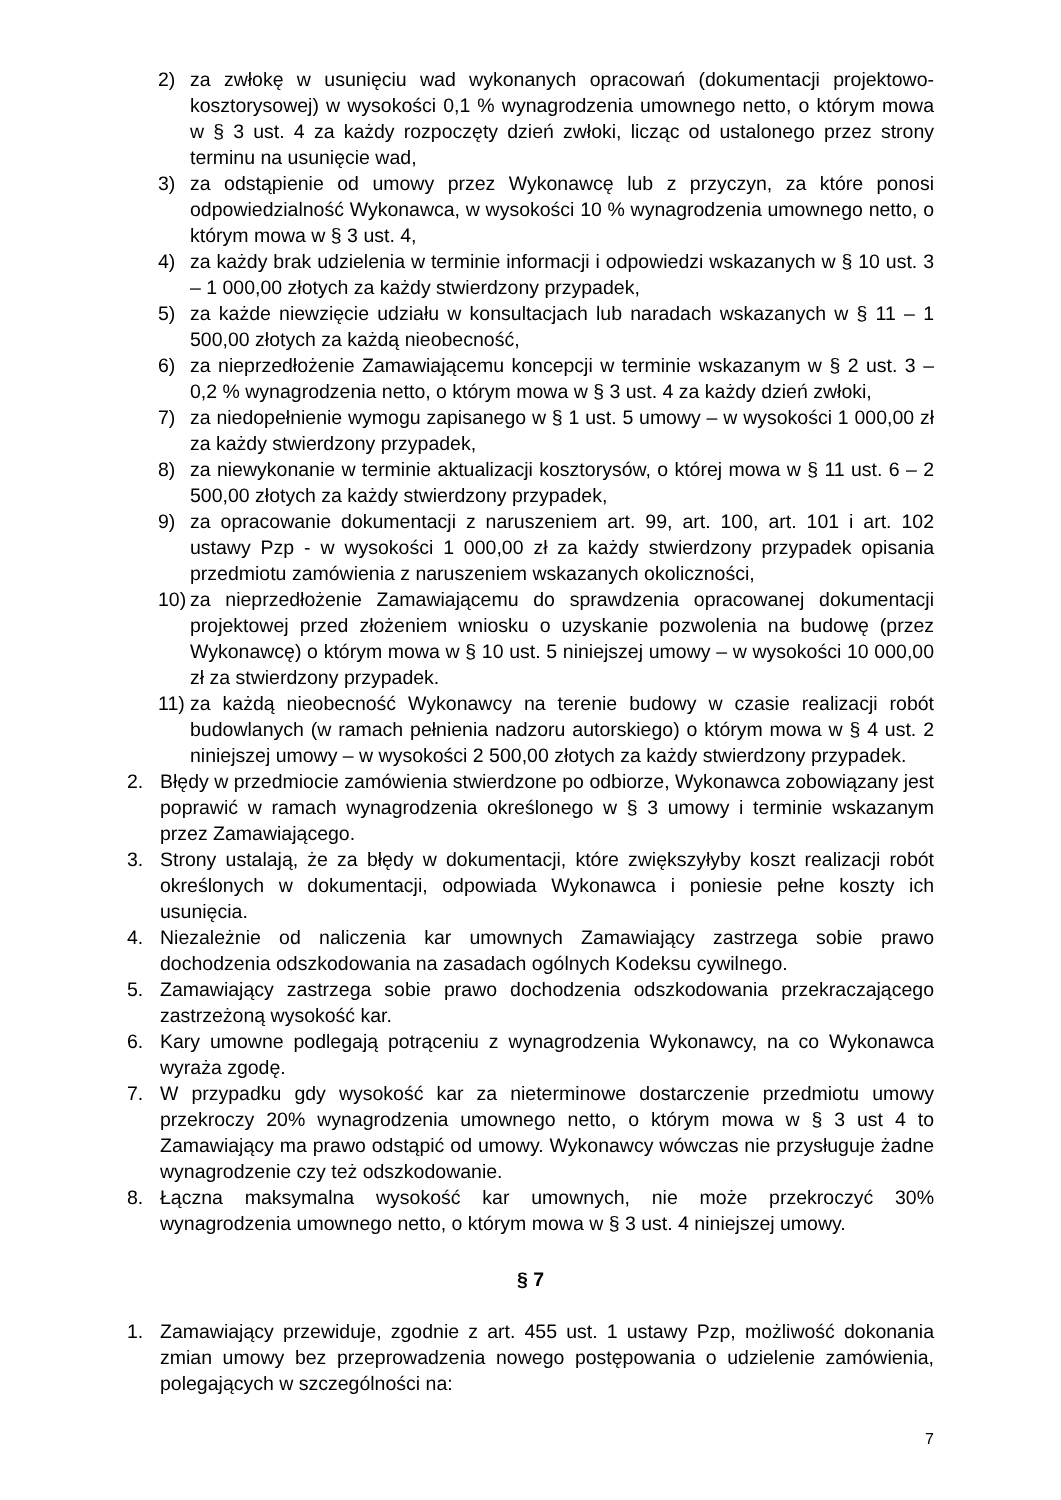2) za zwłokę w usunięciu wad wykonanych opracowań (dokumentacji projektowo-kosztorysowej) w wysokości 0,1 % wynagrodzenia umownego netto, o którym mowa w § 3 ust. 4 za każdy rozpoczęty dzień zwłoki, licząc od ustalonego przez strony terminu na usunięcie wad,
3) za odstąpienie od umowy przez Wykonawcę lub z przyczyn, za które ponosi odpowiedzialność Wykonawca, w wysokości 10 % wynagrodzenia umownego netto, o którym mowa w § 3 ust. 4,
4) za każdy brak udzielenia w terminie informacji i odpowiedzi wskazanych w § 10 ust. 3 – 1 000,00 złotych za każdy stwierdzony przypadek,
5) za każde niewzięcie udziału w konsultacjach lub naradach wskazanych w § 11 – 1 500,00 złotych za każdą nieobecność,
6) za nieprzedłożenie Zamawiającemu koncepcji w terminie wskazanym w § 2 ust. 3 – 0,2 % wynagrodzenia netto, o którym mowa w § 3 ust. 4 za każdy dzień zwłoki,
7) za niedopełnienie wymogu zapisanego w § 1 ust. 5 umowy – w wysokości 1 000,00 zł za każdy stwierdzony przypadek,
8) za niewykonanie w terminie aktualizacji kosztorysów, o której mowa w § 11 ust. 6 – 2 500,00 złotych za każdy stwierdzony przypadek,
9) za opracowanie dokumentacji z naruszeniem art. 99, art. 100, art. 101 i art. 102 ustawy Pzp - w wysokości 1 000,00 zł za każdy stwierdzony przypadek opisania przedmiotu zamówienia z naruszeniem wskazanych okoliczności,
10) za nieprzedłożenie Zamawiającemu do sprawdzenia opracowanej dokumentacji projektowej przed złożeniem wniosku o uzyskanie pozwolenia na budowę (przez Wykonawcę) o którym mowa w § 10 ust. 5 niniejszej umowy – w wysokości 10 000,00 zł za stwierdzony przypadek.
11) za każdą nieobecność Wykonawcy na terenie budowy w czasie realizacji robót budowlanych (w ramach pełnienia nadzoru autorskiego) o którym mowa w § 4 ust. 2 niniejszej umowy – w wysokości 2 500,00 złotych za każdy stwierdzony przypadek.
2. Błędy w przedmiocie zamówienia stwierdzone po odbiorze, Wykonawca zobowiązany jest poprawić w ramach wynagrodzenia określonego w § 3 umowy i terminie wskazanym przez Zamawiającego.
3. Strony ustalają, że za błędy w dokumentacji, które zwiększyłyby koszt realizacji robót określonych w dokumentacji, odpowiada Wykonawca i poniesie pełne koszty ich usunięcia.
4. Niezależnie od naliczenia kar umownych Zamawiający zastrzega sobie prawo dochodzenia odszkodowania na zasadach ogólnych Kodeksu cywilnego.
5. Zamawiający zastrzega sobie prawo dochodzenia odszkodowania przekraczającego zastrzeżoną wysokość kar.
6. Kary umowne podlegają potrąceniu z wynagrodzenia Wykonawcy, na co Wykonawca wyraża zgodę.
7. W przypadku gdy wysokość kar za nieterminowe dostarczenie przedmiotu umowy przekroczy 20% wynagrodzenia umownego netto, o którym mowa w § 3 ust 4 to Zamawiający ma prawo odstąpić od umowy. Wykonawcy wówczas nie przysługuje żadne wynagrodzenie czy też odszkodowanie.
8. Łączna maksymalna wysokość kar umownych, nie może przekroczyć 30% wynagrodzenia umownego netto, o którym mowa w § 3 ust. 4 niniejszej umowy.
§ 7
1. Zamawiający przewiduje, zgodnie z art. 455 ust. 1 ustawy Pzp, możliwość dokonania zmian umowy bez przeprowadzenia nowego postępowania o udzielenie zamówienia, polegających w szczególności na:
7